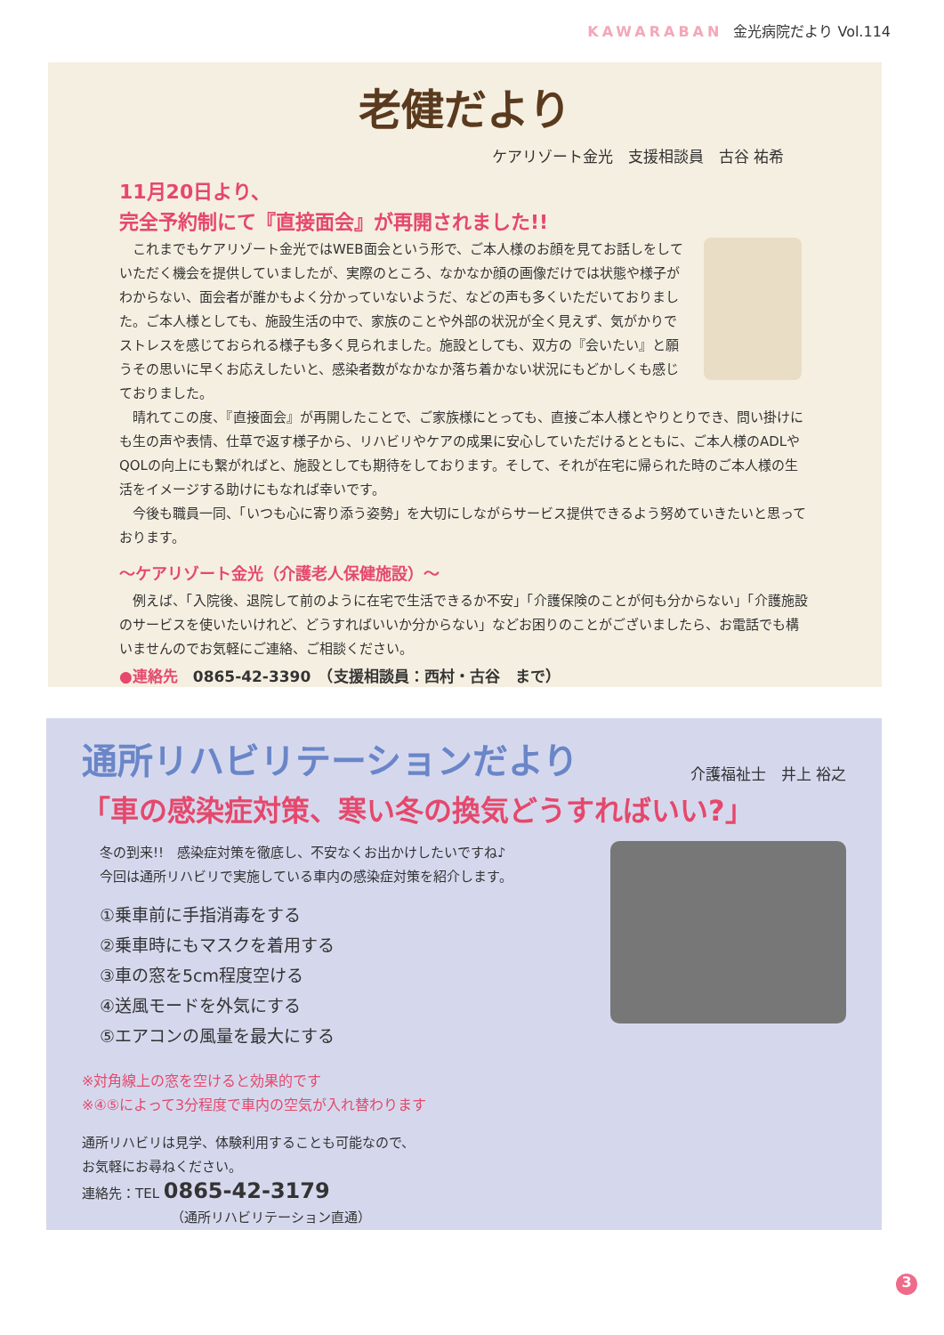KAWARABAN 金光病院だより Vol.114
老健だより
ケアリゾート金光　支援相談員　古谷 祐希
11月20日より、
完全予約制にて『直接面会』が再開されました!!
これまでもケアリゾート金光ではWEB面会という形で、ご本人様のお顔を見てお話しをしていただく機会を提供していましたが、実際のところ、なかなか顔の画像だけでは状態や様子がわからない、面会者が誰かもよく分かっていないようだ、などの声も多くいただいておりました。ご本人様としても、施設生活の中で、家族のことや外部の状況が全く見えず、気がかりでストレスを感じておられる様子も多く見られました。施設としても、双方の『会いたい』と願うその思いに早くお応えしたいと、感染者数がなかなか落ち着かない状況にもどかしくも感じておりました。
晴れてこの度、『直接面会』が再開したことで、ご家族様にとっても、直接ご本人様とやりとりでき、問い掛けにも生の声や表情、仕草で返す様子から、リハビリやケアの成果に安心していただけるとともに、ご本人様のADLやQOLの向上にも繋がればと、施設としても期待をしております。そして、それが在宅に帰られた時のご本人様の生活をイメージする助けにもなれば幸いです。
今後も職員一同、「いつも心に寄り添う姿勢」を大切にしながらサービス提供できるよう努めていきたいと思っております。
～ケアリゾート金光（介護老人保健施設）～
例えば、「入院後、退院して前のように在宅で生活できるか不安」「介護保険のことが何も分からない」「介護施設のサービスを使いたいけれど、どうすればいいか分からない」などお困りのことがございましたら、お電話でも構いませんのでお気軽にご連絡、ご相談ください。
●連絡先　0865-42-3390　（支援相談員：西村・古谷　まで）
通所リハビリテーションだより
介護福祉士　井上 裕之
「車の感染症対策、寒い冬の換気どうすればいい?」
冬の到来!!　感染症対策を徹底し、不安なくお出かけしたいですね♪
今回は通所リハビリで実施している車内の感染症対策を紹介します。
①乗車前に手指消毒をする
②乗車時にもマスクを着用する
③車の窓を5cm程度空ける
④送風モードを外気にする
⑤エアコンの風量を最大にする
※対角線上の窓を空けると効果的です
※④⑤によって3分程度で車内の空気が入れ替わります
通所リハビリは見学、体験利用することも可能なので、
お気軽にお尋ねください。
連絡先：TEL 0865-42-3179
（通所リハビリテーション直通）
3